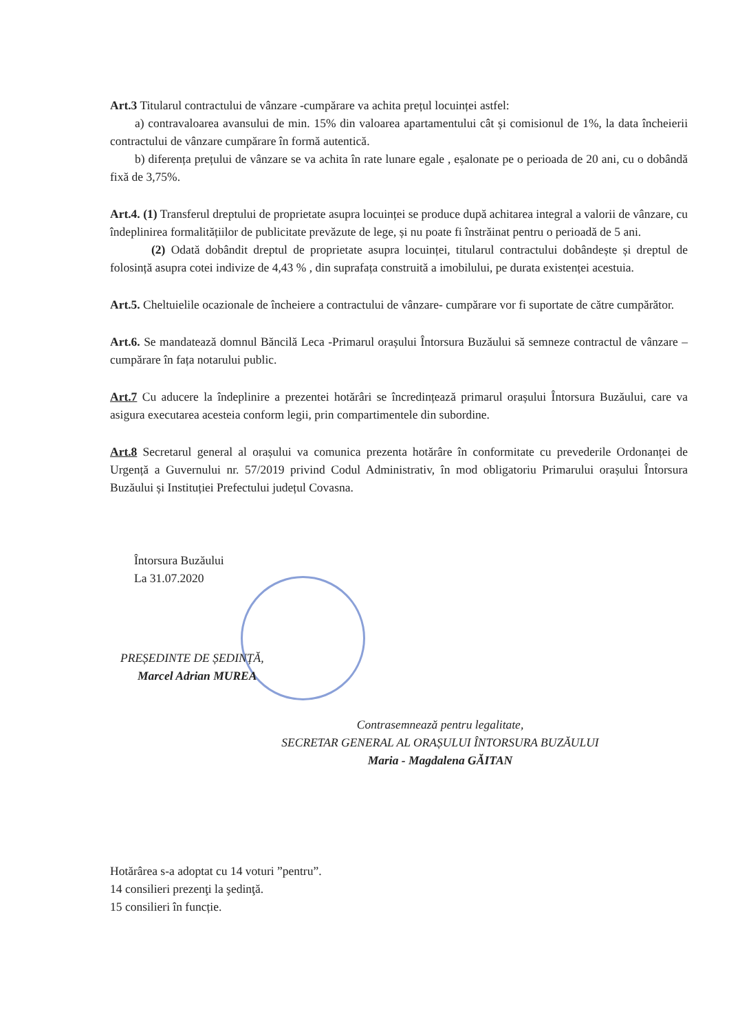Art.3 Titularul contractului de vânzare -cumpărare va achita prețul locuinței astfel:
a) contravaloarea avansului de min. 15% din valoarea apartamentului cât și comisionul de 1%, la data încheierii contractului de vânzare cumpărare în formă autentică.
b) diferența prețului de vânzare se va achita în rate lunare egale , eșalonate pe o perioada de 20 ani, cu o dobândă fixă de 3,75%.
Art.4. (1) Transferul dreptului de proprietate asupra locuinței se produce după achitarea integral a valorii de vânzare, cu îndeplinirea formalitățiilor de publicitate prevăzute de lege, și nu poate fi înstrăinat pentru o perioadă de 5 ani.
(2) Odată dobândit dreptul de proprietate asupra locuinței, titularul contractului dobândește și dreptul de folosință asupra cotei indivize de 4,43 % , din suprafața construită a imobilului, pe durata existenței acestuia.
Art.5. Cheltuielile ocazionale de încheiere a contractului de vânzare- cumpărare vor fi suportate de către cumpărător.
Art.6. Se mandatează domnul Băncilă Leca -Primarul orașului Întorsura Buzăului să semneze contractul de vânzare –cumpărare în fața notarului public.
Art.7 Cu aducere la îndeplinire a prezentei hotărâri se încredințează primarul orașului Întorsura Buzăului, care va asigura executarea acesteia conform legii, prin compartimentele din subordine.
Art.8 Secretarul general al orașului va comunica prezenta hotărâre în conformitate cu prevederile Ordonanței de Urgență a Guvernului nr. 57/2019 privind Codul Administrativ, în mod obligatoriu Primarului orașului Întorsura Buzăului și Instituției Prefectului județul Covasna.
Întorsura Buzăului
La 31.07.2020
PREȘEDINTE DE ȘEDINȚĂ,
Marcel Adrian MUREA
Contrasemnează pentru legalitate,
SECRETAR GENERAL AL ORAȘULUI ÎNTORSURA BUZĂULUI
Maria - Magdalena GĂITAN
Hotărârea s-a adoptat cu 14 voturi ”pentru”.
14 consilieri prezenţi la şedinţă.
15 consilieri în funcție.